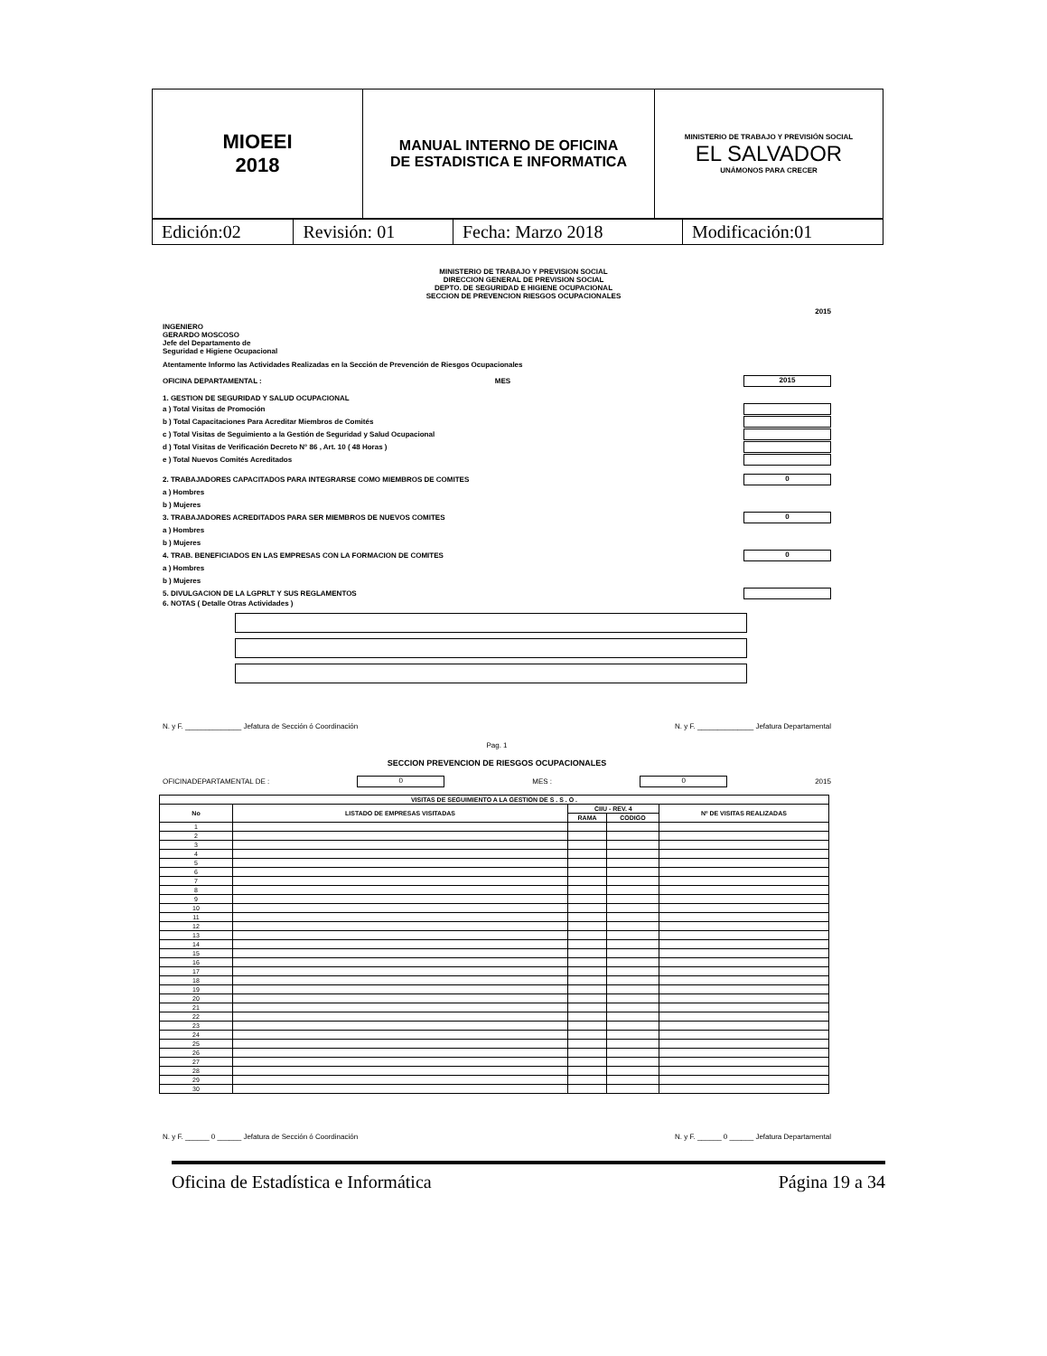| MIOEEI 2018 | MANUAL INTERNO DE OFICINA DE ESTADISTICA E INFORMATICA | MINISTERIO DE TRABAJO Y PREVISIÓN SOCIAL EL SALVADOR UNÁMONOS PARA CRECER |
| Edición:02 | Revisión: 01 | Fecha: Marzo 2018 | Modificación:01 |
MINISTERIO DE TRABAJO Y PREVISION SOCIAL
DIRECCION GENERAL DE PREVISION SOCIAL
DEPTO. DE SEGURIDAD E HIGIENE OCUPACIONAL
SECCION DE PREVENCION RIESGOS OCUPACIONALES
2015
INGENIERO
GERARDO MOSCOSO
Jefe del Departamento de
Seguridad e Higiene Ocupacional
Atentamente Informo las Actividades Realizadas en la Sección de Prevención de Riesgos Ocupacionales
OFICINA DEPARTAMENTAL : MES 2015
1. GESTION DE SEGURIDAD Y SALUD OCUPACIONAL
a ) Total Visitas de Promoción
b ) Total Capacitaciones Para Acreditar Miembros de Comités
c ) Total Visitas de Seguimiento a la Gestión de Seguridad y Salud Ocupacional
d ) Total Visitas de Verificación Decreto N° 86 , Art. 10 ( 48 Horas )
e ) Total Nuevos Comités Acreditados
2. TRABAJADORES CAPACITADOS PARA INTEGRARSE COMO MIEMBROS DE COMITES 0
a ) Hombres
b ) Mujeres
3. TRABAJADORES ACREDITADOS PARA SER MIEMBROS DE NUEVOS COMITES 0
a ) Hombres
b ) Mujeres
4. TRAB. BENEFICIADOS EN LAS EMPRESAS CON LA FORMACION DE COMITES 0
a ) Hombres
b ) Mujeres
5. DIVULGACION DE LA LGPRLT Y SUS REGLAMENTOS
6. NOTAS ( Detalle Otras Actividades )
N. y F. ______________ Jefatura de Sección ó Coordinación N. y F. ______________ Jefatura Departamental
Pag. 1
SECCION PREVENCION DE RIESGOS OCUPACIONALES
OFICINADEPARTAMENTAL DE : 0 MES : 0 2015
| VISITAS DE SEGUIMIENTO A LA GESTION DE S . S . O . | | | | |
| --- | --- | --- | --- | --- |
| No | LISTADO DE EMPRESAS VISITADAS | CIIU - REV. 4 | | Nº DE VISITAS REALIZADAS |
| | | RAMA | CODIGO | |
| 1 | | | | |
| 2 | | | | |
| 3 | | | | |
| 4 | | | | |
| 5 | | | | |
| 6 | | | | |
| 7 | | | | |
| 8 | | | | |
| 9 | | | | |
| 10 | | | | |
| 11 | | | | |
| 12 | | | | |
| 13 | | | | |
| 14 | | | | |
| 15 | | | | |
| 16 | | | | |
| 17 | | | | |
| 18 | | | | |
| 19 | | | | |
| 20 | | | | |
| 21 | | | | |
| 22 | | | | |
| 23 | | | | |
| 24 | | | | |
| 25 | | | | |
| 26 | | | | |
| 27 | | | | |
| 28 | | | | |
| 29 | | | | |
| 30 | | | | |
N. y F. ______ 0 ______ Jefatura de Sección ó Coordinación N. y F. ______ 0 ______ Jefatura Departamental
Oficina de Estadística e Informática Página 19 a 34